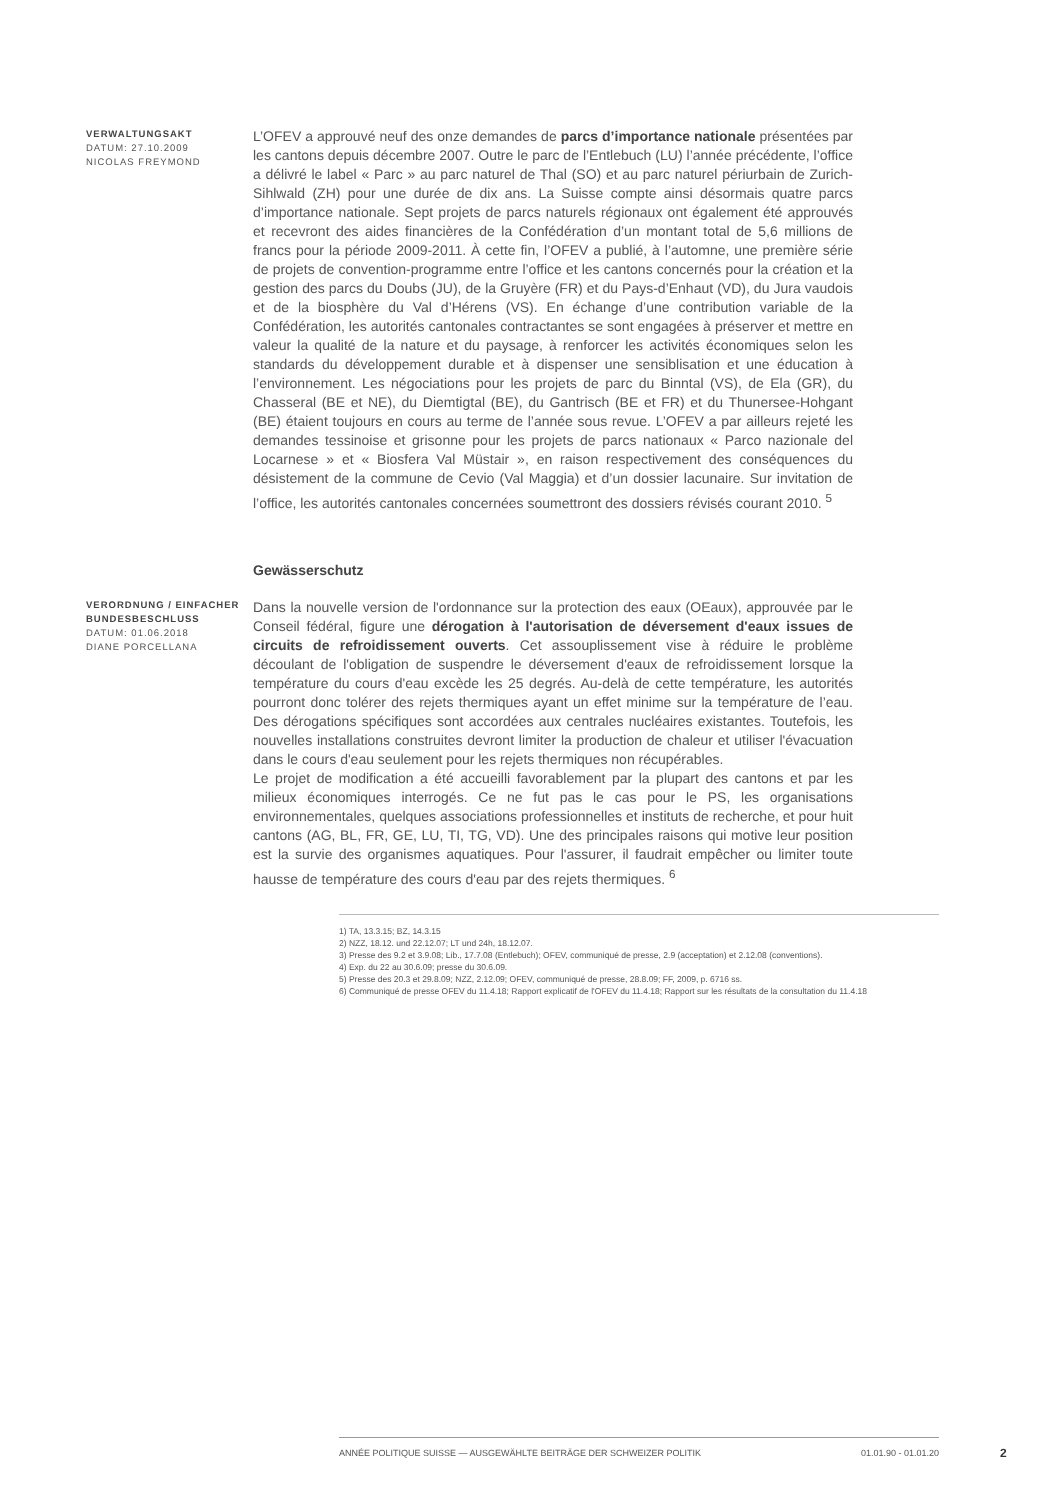VERWALTUNGSAKT
DATUM: 27.10.2009
NICOLAS FREYMOND
L’OFEV a approuvé neuf des onze demandes de parcs d’importance nationale présentées par les cantons depuis décembre 2007. Outre le parc de l’Entlebuch (LU) l’année précédente, l’office a délivré le label « Parc » au parc naturel de Thal (SO) et au parc naturel périurbain de Zurich-Sihlwald (ZH) pour une durée de dix ans. La Suisse compte ainsi désormais quatre parcs d’importance nationale. Sept projets de parcs naturels régionaux ont également été approuvés et recevront des aides financières de la Confédération d’un montant total de 5,6 millions de francs pour la période 2009-2011. À cette fin, l’OFEV a publié, à l’automne, une première série de projets de convention-programme entre l’office et les cantons concernés pour la création et la gestion des parcs du Doubs (JU), de la Gruyère (FR) et du Pays-d’Enhaut (VD), du Jura vaudois et de la biosphère du Val d’Hérens (VS). En échange d’une contribution variable de la Confédération, les autorités cantonales contractantes se sont engagées à préserver et mettre en valeur la qualité de la nature et du paysage, à renforcer les activités économiques selon les standards du développement durable et à dispenser une sensiblisation et une éducation à l’environnement. Les négociations pour les projets de parc du Binntal (VS), de Ela (GR), du Chasseral (BE et NE), du Diemtigtal (BE), du Gantrisch (BE et FR) et du Thunersee-Hohgant (BE) étaient toujours en cours au terme de l’année sous revue. L’OFEV a par ailleurs rejeté les demandes tessinoise et grisonne pour les projets de parcs nationaux « Parco nazionale del Locarnese » et « Biosfera Val Müstair », en raison respectivement des conséquences du désistement de la commune de Cevio (Val Maggia) et d’un dossier lacunaire. Sur invitation de l’office, les autorités cantonales concernées soumettront des dossiers révisés courant 2010. <sup>5</sup>
Gewässerschutz
VERORDNUNG / EINFACHER
BUNDESBESCHLUSS
DATUM: 01.06.2018
DIANE PORCELLANA
Dans la nouvelle version de l'ordonnance sur la protection des eaux (OEaux), approuvée par le Conseil fédéral, figure une dérogation à l'autorisation de déversement d'eaux issues de circuits de refroidissement ouverts. Cet assouplissement vise à réduire le problème découlant de l'obligation de suspendre le déversement d'eaux de refroidissement lorsque la température du cours d'eau excède les 25 degrés. Au-delà de cette température, les autorités pourront donc tolérer des rejets thermiques ayant un effet minime sur la température de l’eau. Des dérogations spécifiques sont accordées aux centrales nucléaires existantes. Toutefois, les nouvelles installations construites devront limiter la production de chaleur et utiliser l'évacuation dans le cours d'eau seulement pour les rejets thermiques non récupérables.
Le projet de modification a été accueilli favorablement par la plupart des cantons et par les milieux économiques interrogés. Ce ne fut pas le cas pour le PS, les organisations environnementales, quelques associations professionnelles et instituts de recherche, et pour huit cantons (AG, BL, FR, GE, LU, TI, TG, VD). Une des principales raisons qui motive leur position est la survie des organismes aquatiques. Pour l'assurer, il faudrait empêcher ou limiter toute hausse de température des cours d'eau par des rejets thermiques. <sup>6</sup>
1) TA, 13.3.15; BZ, 14.3.15
2) NZZ, 18.12. und 22.12.07; LT und 24h, 18.12.07.
3) Presse des 9.2 et 3.9.08; Lib., 17.7.08 (Entlebuch); OFEV, communiqué de presse, 2.9 (acceptation) et 2.12.08 (conventions).
4) Exp. du 22 au 30.6.09; presse du 30.6.09.
5) Presse des 20.3 et 29.8.09; NZZ, 2.12.09; OFEV, communiqué de presse, 28.8.09; FF, 2009, p. 6716 ss.
6) Communiqué de presse OFEV du 11.4.18; Rapport explicatif de l'OFEV du 11.4.18; Rapport sur les résultats de la consultation du 11.4.18
ANNÉE POLITIQUE SUISSE — AUSGEWÄHLTE BEITRÄGE DER SCHWEIZER POLITIK 01.01.90 - 01.01.20
2